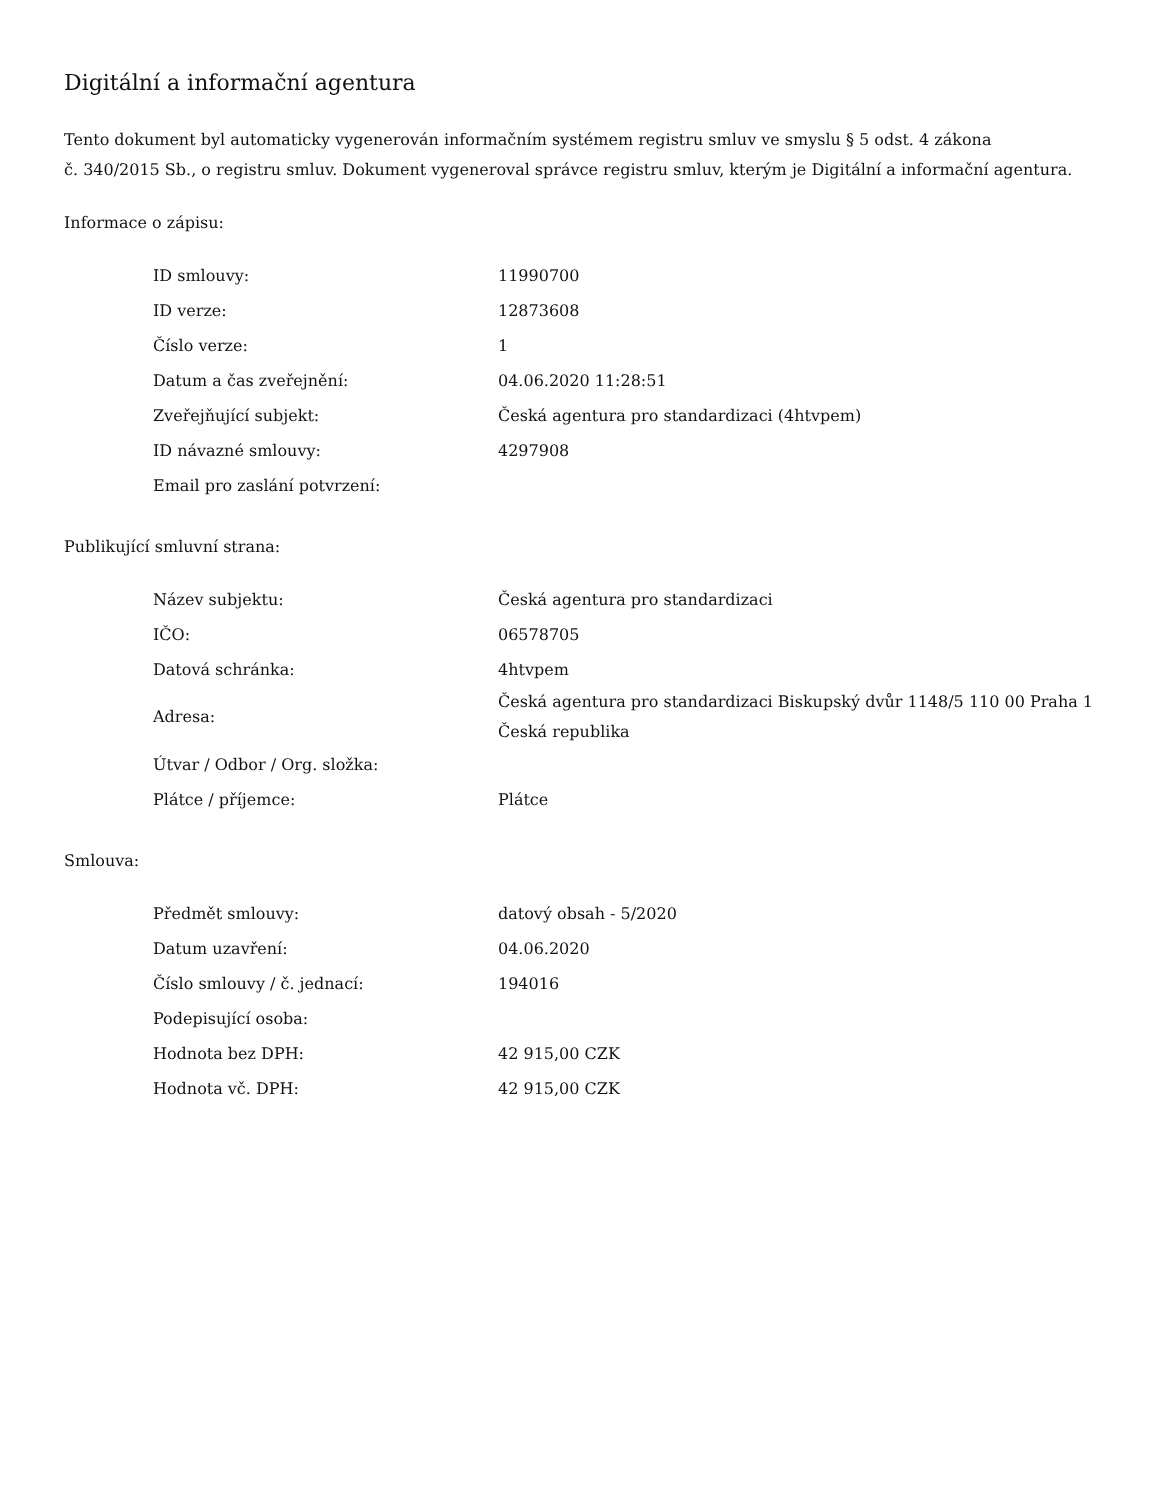Digitální a informační agentura
Tento dokument byl automaticky vygenerován informačním systémem registru smluv ve smyslu § 5 odst. 4 zákona
č. 340/2015 Sb., o registru smluv. Dokument vygeneroval správce registru smluv, kterým je Digitální a informační agentura.
Informace o zápisu:
| ID smlouvy: | 11990700 |
| ID verze: | 12873608 |
| Číslo verze: | 1 |
| Datum a čas zveřejnění: | 04.06.2020 11:28:51 |
| Zveřejňující subjekt: | Česká agentura pro standardizaci (4htvpem) |
| ID návazné smlouvy: | 4297908 |
| Email pro zaslání potvrzení: | |
Publikující smluvní strana:
| Název subjektu: | Česká agentura pro standardizaci |
| IČO: | 06578705 |
| Datová schránka: | 4htvpem |
| Adresa: | Česká agentura pro standardizaci Biskupský dvůr 1148/5 110 00 Praha 1 Česká republika |
| Útvar / Odbor / Org. složka: | |
| Plátce / příjemce: | Plátce |
Smlouva:
| Předmět smlouvy: | datový obsah - 5/2020 |
| Datum uzavření: | 04.06.2020 |
| Číslo smlouvy / č. jednací: | 194016 |
| Podepisující osoba: | |
| Hodnota bez DPH: | 42 915,00 CZK |
| Hodnota vč. DPH: | 42 915,00 CZK |